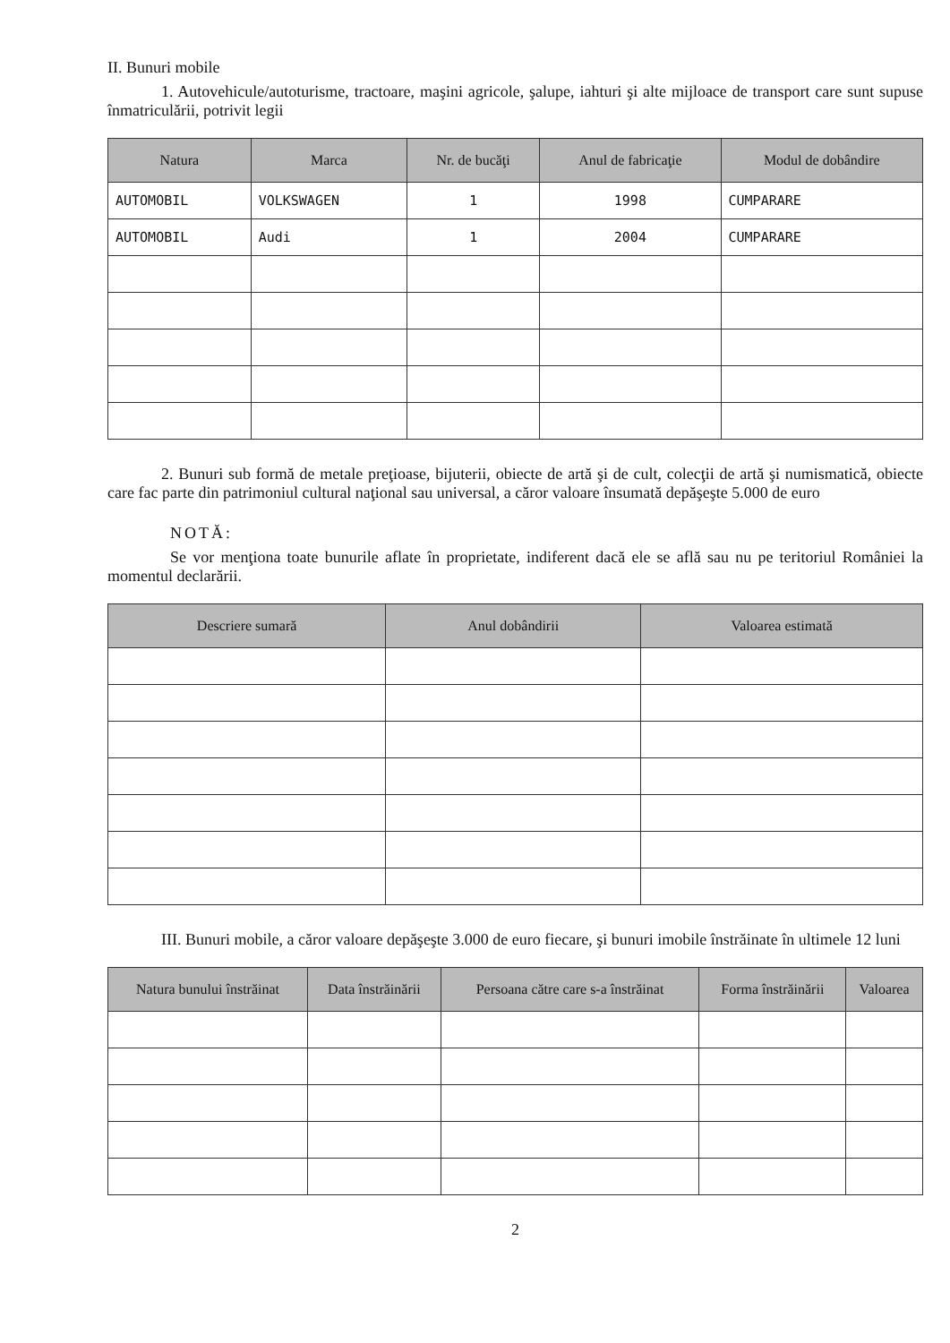II. Bunuri mobile
1. Autovehicule/autoturisme, tractoare, maşini agricole, şalupe, iahturi şi alte mijloace de transport care sunt supuse înmatriculării, potrivit legii
| Natura | Marca | Nr. de bucăţi | Anul de fabricaţie | Modul de dobândire |
| --- | --- | --- | --- | --- |
| AUTOMOBIL | VOLKSWAGEN | 1 | 1998 | CUMPARARE |
| AUTOMOBIL | Audi | 1 | 2004 | CUMPARARE |
2. Bunuri sub formă de metale preţioase, bijuterii, obiecte de artă şi de cult, colecţii de artă şi numismatică, obiecte care fac parte din patrimoniul cultural naţional sau universal, a căror valoare însumată depăşeşte 5.000 de euro
NOTĂ:
Se vor menţiona toate bunurile aflate în proprietate, indiferent dacă ele se află sau nu pe teritoriul României la momentul declarării.
| Descriere sumară | Anul dobândirii | Valoarea estimată |
| --- | --- | --- |
III. Bunuri mobile, a căror valoare depăşeşte 3.000 de euro fiecare, şi bunuri imobile înstrăinate în ultimele 12 luni
| Natura bunului înstrăinat | Data înstrăinării | Persoana către care s-a înstrăinat | Forma înstrăinării | Valoarea |
| --- | --- | --- | --- | --- |
2